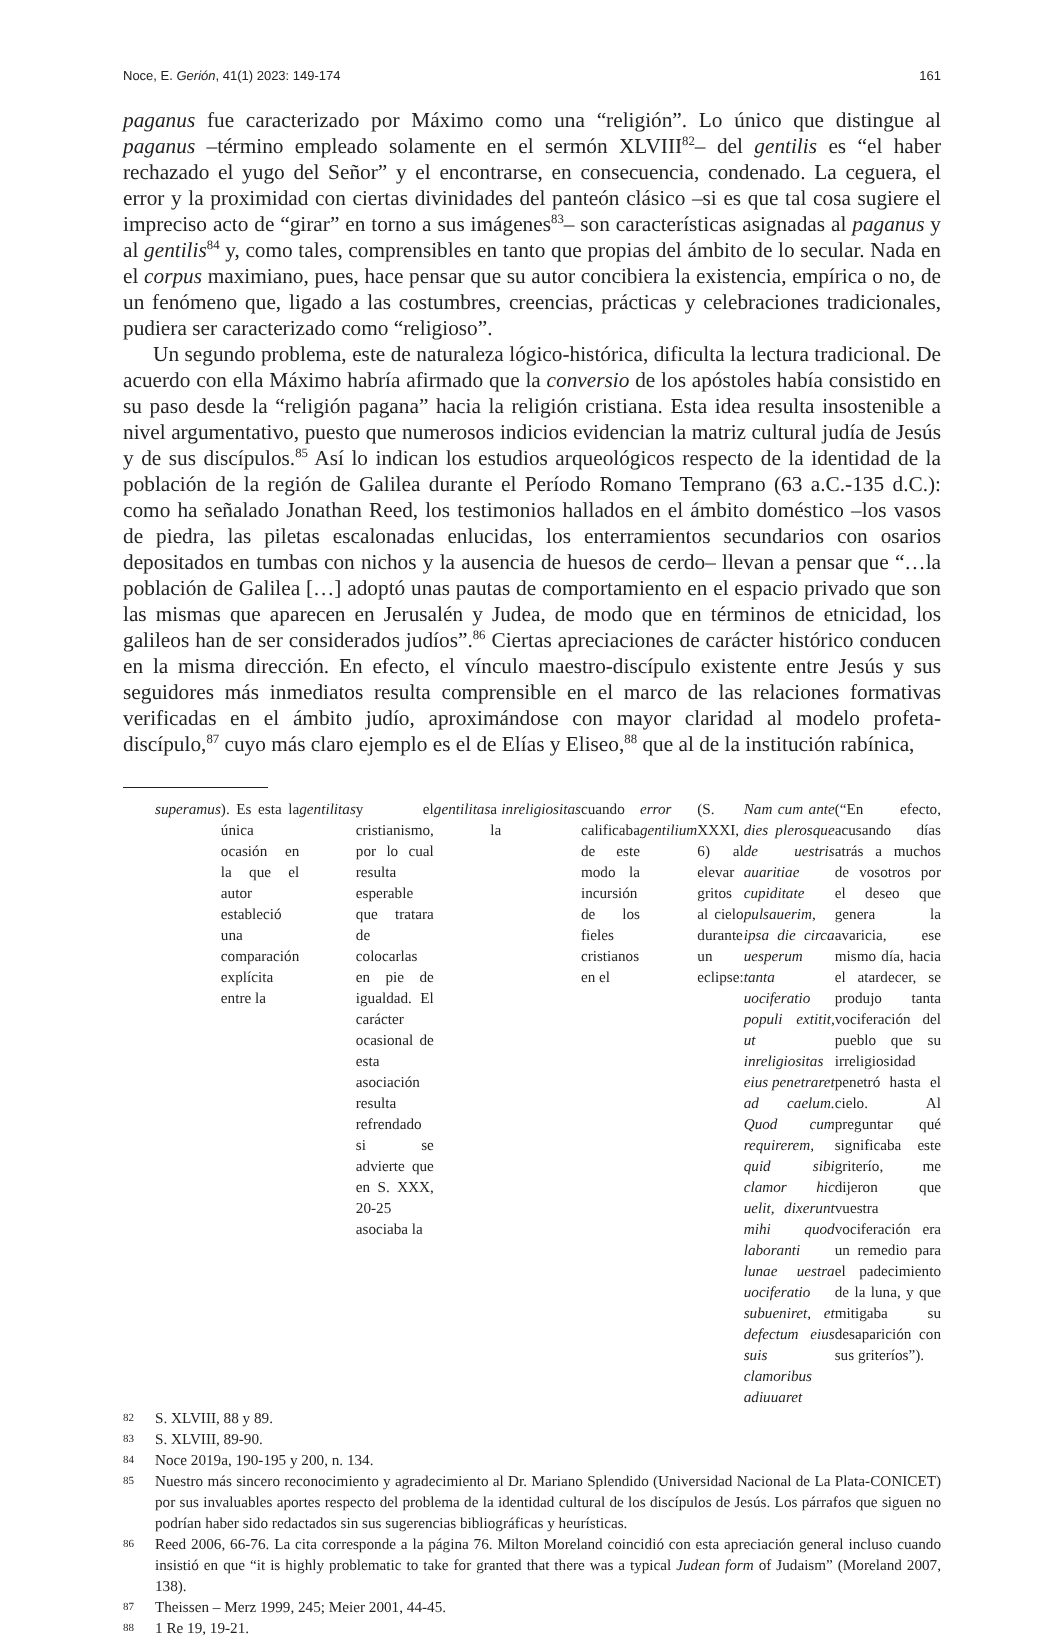Noce, E. Gerión, 41(1) 2023: 149-174 161
paganus fue caracterizado por Máximo como una “religión”. Lo único que distingue al paganus –término empleado solamente en el sermón XLVIII<sup>82</sup>– del gentilis es “el haber rechazado el yugo del Señor” y el encontrarse, en consecuencia, condenado. La ceguera, el error y la proximidad con ciertas divinidades del panteón clásico –si es que tal cosa sugiere el impreciso acto de “girar” en torno a sus imágenes<sup>83</sup>– son características asignadas al paganus y al gentilis<sup>84</sup> y, como tales, comprensibles en tanto que propias del ámbito de lo secular. Nada en el corpus maximiano, pues, hace pensar que su autor concibiera la existencia, empírica o no, de un fenómeno que, ligado a las costumbres, creencias, prácticas y celebraciones tradicionales, pudiera ser caracterizado como “religioso”.
Un segundo problema, este de naturaleza lógico-histórica, dificulta la lectura tradicional. De acuerdo con ella Máximo habría afirmado que la conversio de los apóstoles había consistido en su paso desde la “religión pagana” hacia la religión cristiana. Esta idea resulta insostenible a nivel argumentativo, puesto que numerosos indicios evidencian la matriz cultural judía de Jesús y de sus discípulos.<sup>85</sup> Así lo indican los estudios arqueológicos respecto de la identidad de la población de la región de Galilea durante el Período Romano Temprano (63 a.C.-135 d.C.): como ha señalado Jonathan Reed, los testimonios hallados en el ámbito doméstico –los vasos de piedra, las piletas escalonadas enlucidas, los enterramientos secundarios con osarios depositados en tumbas con nichos y la ausencia de huesos de cerdo– llevan a pensar que “…la población de Galilea […] adoptó unas pautas de comportamiento en el espacio privado que son las mismas que aparecen en Jerusalén y Judea, de modo que en términos de etnicidad, los galileos han de ser considerados judíos”.<sup>86</sup> Ciertas apreciaciones de carácter histórico conducen en la misma dirección. En efecto, el vínculo maestro-discípulo existente entre Jesús y sus seguidores más inmediatos resulta comprensible en el marco de las relaciones formativas verificadas en el ámbito judío, aproximándose con mayor claridad al modelo profeta-discípulo,<sup>87</sup> cuyo más claro ejemplo es el de Elías y Eliseo,<sup>88</sup> que al de la institución rabínica,
superamus). Es esta la única ocasión en la que el autor estableció una comparación explícita entre la gentilitas y el cristianismo, por lo cual resulta esperable que tratara de colocarlas en pie de igualdad. El carácter ocasional de esta asociación resulta refrendado si se advierte que en S. XXX, 20-25 asociaba la gentilitas a la inreligiositas cuando calificaba de este modo la incursión de los fieles cristianos en el error gentilium (S. XXXI, 6) al elevar gritos al cielo durante un eclipse: Nam cum ante dies plerosque de uestris auaritiae cupiditate pulsauerim, ipsa die circa uesperum tanta uociferatio populi extitit, ut inreligiositas eius penetraret ad caelum. Quod cum requirerem, quid sibi clamor hic uelit, dixerunt mihi quod laboranti lunae uestra uociferatio subueniret, et defectum eius suis clamoribus adiuuaret (“En efecto, acusando días atrás a muchos de vosotros por el deseo que genera la avaricia, ese mismo día, hacia el atardecer, se produjo tanta vociferación del pueblo que su irreligiosidad penetró hasta el cielo. Al preguntar qué significaba este griterío, me dijeron que vuestra vociferación era un remedio para el padecimiento de la luna, y que mitigaba su desaparición con sus griteríos”).
82 S. XLVIII, 88 y 89.
83 S. XLVIII, 89-90.
84 Noce 2019a, 190-195 y 200, n. 134.
85 Nuestro más sincero reconocimiento y agradecimiento al Dr. Mariano Splendido (Universidad Nacional de La Plata-CONICET) por sus invaluables aportes respecto del problema de la identidad cultural de los discípulos de Jesús. Los párrafos que siguen no podrían haber sido redactados sin sus sugerencias bibliográficas y heurísticas.
86 Reed 2006, 66-76. La cita corresponde a la página 76. Milton Moreland coincidió con esta apreciación general incluso cuando insistió en que “it is highly problematic to take for granted that there was a typical Judean form of Judaism” (Moreland 2007, 138).
87 Theissen – Merz 1999, 245; Meier 2001, 44-45.
88 1 Re 19, 19-21.